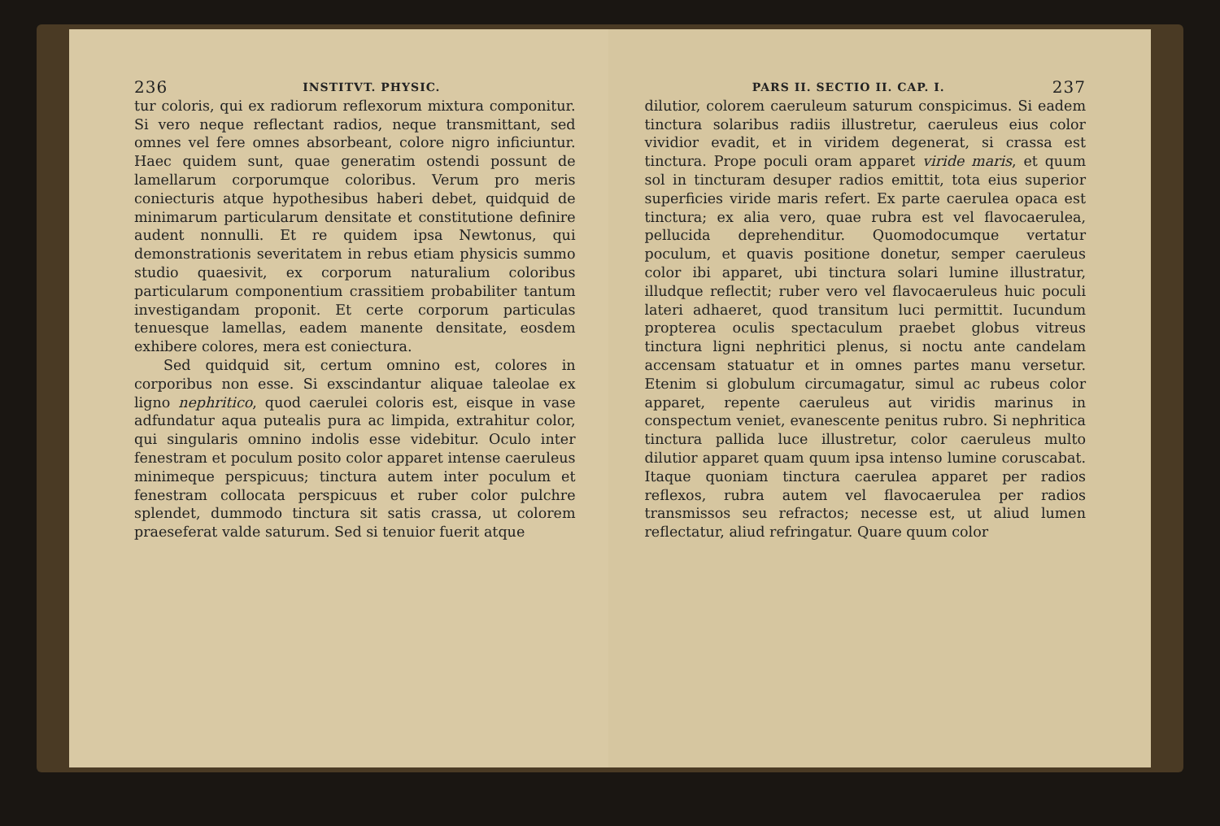236 INSTITVT. PHYSIC.
tur coloris, qui ex radiorum reflexorum mixtura componitur. Si vero neque reflectant radios, neque transmittant, sed omnes vel fere omnes absorbeant, colore nigro inficiuntur. Haec quidem sunt, quae generatim ostendi possunt de lamellarum corporumque coloribus. Verum pro meris coniecturis atque hypothesibus haberi debet, quidquid de minimarum particularum densitate et constitutione definire audent nonnulli. Et re quidem ipsa Newtonus, qui demonstrationis severitatem in rebus etiam physicis summo studio quaesivit, ex corporum naturalium coloribus particularum componentium crassitiem probabiliter tantum investigandam proponit. Et certe corporum particulas tenuesque lamellas, eadem manente densitate, eosdem exhibere colores, mera est coniectura.
Sed quidquid sit, certum omnino est, colores in corporibus non esse. Si exscindantur aliquae taleolae ex ligno nephritico, quod caerulei coloris est, eisque in vase adfundatur aqua putealis pura ac limpida, extrahitur color, qui singularis omnino indolis esse videbitur. Oculo inter fenestram et poculum posito color apparet intense caeruleus minimeque perspicuus; tinctura autem inter poculum et fenestram collocata perspicuus et ruber color pulchre splendet, dummodo tinctura sit satis crassa, ut colorem praeseferat valde saturum. Sed si tenuior fuerit atque
PARS II. SECTIO II. CAP. I. 237
dilutior, colorem caeruleum saturum conspicimus. Si eadem tinctura solaribus radiis illustretur, caeruleus eius color vividior evadit, et in viridem degenerat, si crassa est tinctura. Prope poculi oram apparet viride maris, et quum sol in tincturam desuper radios emittit, tota eius superior superficies viride maris refert. Ex parte caerulea opaca est tinctura; ex alia vero, quae rubra est vel flavocaerulea, pellucida deprehenditur. Quomodocumque vertatur poculum, et quavis positione donetur, semper caeruleus color ibi apparet, ubi tinctura solari lumine illustratur, illudque reflectit; ruber vero vel flavocaeruleus huic poculi lateri adhaeret, quod transitum luci permittit. Iucundum propterea oculis spectaculum praebet globus vitreus tinctura ligni nephritici plenus, si noctu ante candelam accensam statuatur et in omnes partes manu versetur. Etenim si globulum circumagatur, simul ac rubeus color apparet, repente caeruleus aut viridis marinus in conspectum veniet, evanescente penitus rubro. Si nephritica tinctura pallida luce illustretur, color caeruleus multo dilutior apparet quam quum ipsa intenso lumine coruscabat. Itaque quoniam tinctura caerulea apparet per radios reflexos, rubra autem vel flavocaerulea per radios transmissos seu refractos; necesse est, ut aliud lumen reflectatur, aliud refringatur. Quare quum color